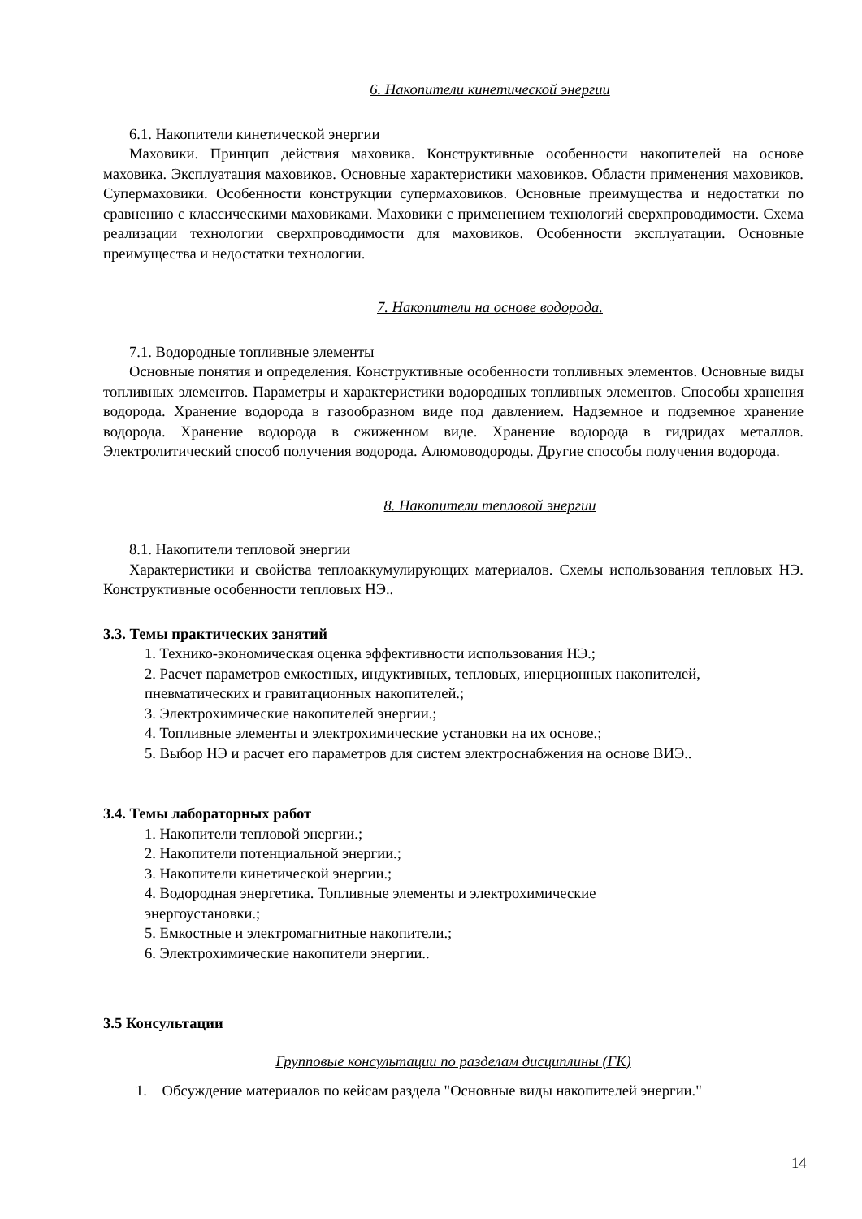6. Накопители кинетической энергии
6.1. Накопители кинетической энергии
Маховики. Принцип действия маховика. Конструктивные особенности накопителей на основе маховика. Эксплуатация маховиков. Основные характеристики маховиков. Области применения маховиков. Супермаховики. Особенности конструкции супермаховиков. Основные преимущества и недостатки по сравнению с классическими маховиками. Маховики с применением технологий сверхпроводимости. Схема реализации технологии сверхпроводимости для маховиков. Особенности эксплуатации. Основные преимущества и недостатки технологии.
7. Накопители на основе водорода.
7.1. Водородные топливные элементы
Основные понятия и определения. Конструктивные особенности топливных элементов. Основные виды топливных элементов. Параметры и характеристики водородных топливных элементов. Способы хранения водорода. Хранение водорода в газообразном виде под давлением. Надземное и подземное хранение водорода. Хранение водорода в сжиженном виде. Хранение водорода в гидридах металлов. Электролитический способ получения водорода. Алюмоводороды. Другие способы получения водорода.
8. Накопители тепловой энергии
8.1. Накопители тепловой энергии
Характеристики и свойства теплоаккумулирующих материалов. Схемы использования тепловых НЭ. Конструктивные особенности тепловых НЭ..
3.3. Темы практических занятий
1. Технико-экономическая оценка эффективности использования НЭ.;
2. Расчет параметров емкостных, индуктивных, тепловых, инерционных накопителей, пневматических и гравитационных накопителей.;
3. Электрохимические накопителей энергии.;
4. Топливные элементы и электрохимические установки на их основе.;
5. Выбор НЭ и расчет его параметров для систем электроснабжения на основе ВИЭ..
3.4. Темы лабораторных работ
1. Накопители тепловой энергии.;
2. Накопители потенциальной энергии.;
3. Накопители кинетической энергии.;
4. Водородная энергетика. Топливные элементы и электрохимические
энергоустановки.;
5. Емкостные и электромагнитные накопители.;
6. Электрохимические накопители энергии..
3.5 Консультации
Групповые консультации по разделам дисциплины (ГК)
1. Обсуждение материалов по кейсам раздела "Основные виды накопителей энергии."
14